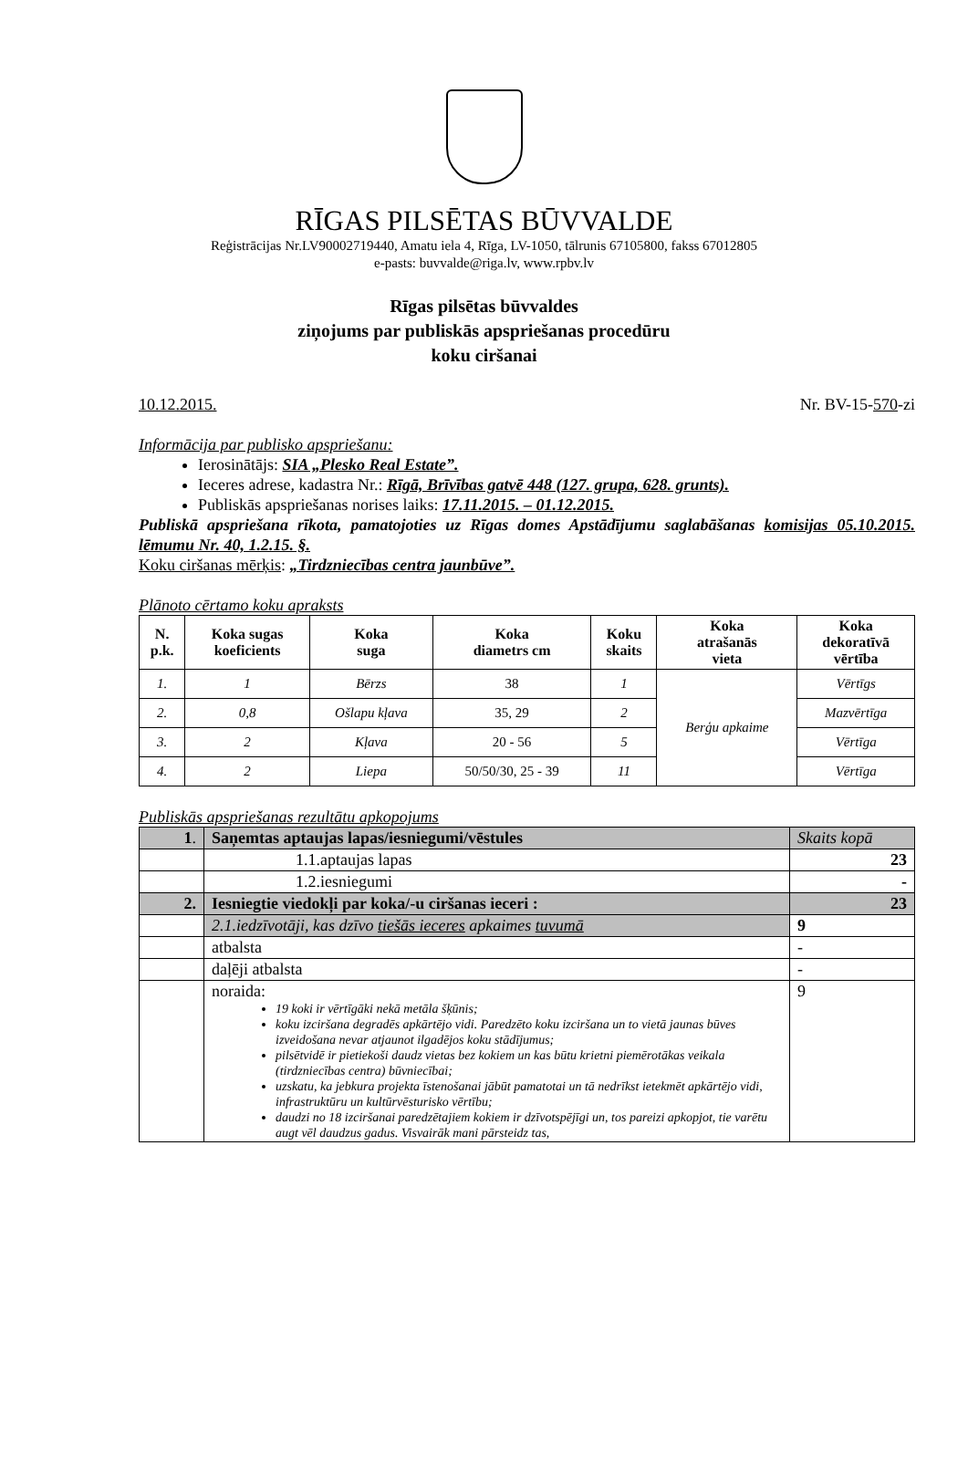RĪGAS PILSĒTAS BŪVVALDE
Reģistrācijas Nr.LV90002719440, Amatu iela 4, Rīga, LV-1050, tālrunis 67105800, fakss 67012805
e-pasts: buvvalde@riga.lv, www.rpbv.lv
Rīgas pilsētas būvvaldes
ziņojums par publiskās apspriešanas procedūru
koku ciršanai
10.12.2015. Nr. BV-15-570-zi
Informācija par publisko apspriešanu:
Ierosinātājs: SIA „Plesko Real Estate”.
Ieceres adrese, kadastra Nr.: Rīgā, Brīvības gatvē 448 (127. grupa, 628. grunts).
Publiskās apspriešanas norises laiks: 17.11.2015. – 01.12.2015.
Publiskā apspriešana rīkota, pamatojoties uz Rīgas domes Apstādījumu saglabāšanas komisijas 05.10.2015. lēmumu Nr. 40, 1.2.15. §.
Koku ciršanas mērķis: „Tirdzniecības centra jaunbūve”.
Plānoto cērtamo koku apraksts
| N. p.k. | Koka sugas koeficients | Koka suga | Koka diametrs cm | Koku skaits | Koka atrašanās vieta | Koka dekoratīvā vērtība |
| --- | --- | --- | --- | --- | --- | --- |
| 1. | 1 | Bērzs | 38 | 1 | Berģu apkaime | Vērtīgs |
| 2. | 0,8 | Ošlapu kļava | 35, 29 | 2 | | Mazvērtīga |
| 3. | 2 | Kļava | 20 - 56 | 5 | | Vērtīga |
| 4. | 2 | Liepa | 50/50/30, 25 - 39 | 11 | | Vērtīga |
Publiskās apspriešanas rezultātu apkopojums
| 1 . | Saņemtas aptaujas lapas/iesniegumi/vēstules | Skaits kopā |
| | 1.1.aptaujas lapas | 23 |
| | 1.2.iesniegumi | - |
| 2. | Iesniegtie viedokļi par koka/-u ciršanas ieceri : | 23 |
| | 2.1.iedzīvotāji, kas dzīvo tiešās ieceres apkaimes tuvumā | 9 |
| | atbalsta | - |
| | daļēji atbalsta | - |
| | noraida: 19 koki ir vērtīgāki nekā metāla šķūnis; koku izciršana degradēs apkārtējo vidi. Paredzēto koku izciršana un to vietā jaunas būves izveidošana nevar atjaunot ilgadējos koku stādījumus; pilsētvidē ir pietiekoši daudz vietas bez kokiem un kas būtu krietni piemērotākas veikala (tirdzniecības centra) būvniecībai; uzskatu, ka jebkura projekta īstenošanai jābūt pamatotai un tā nedrīkst ietekmēt apkārtējo vidi, infrastruktūru un kultūrvēsturisko vērtību; daudzi no 18 izciršanai paredzētajiem kokiem ir dzīvotspējīgi un, tos pareizi apkopjot, tie varētu augt vēl daudzus gadus. Visvairāk mani pārsteidz tas, | 9 |